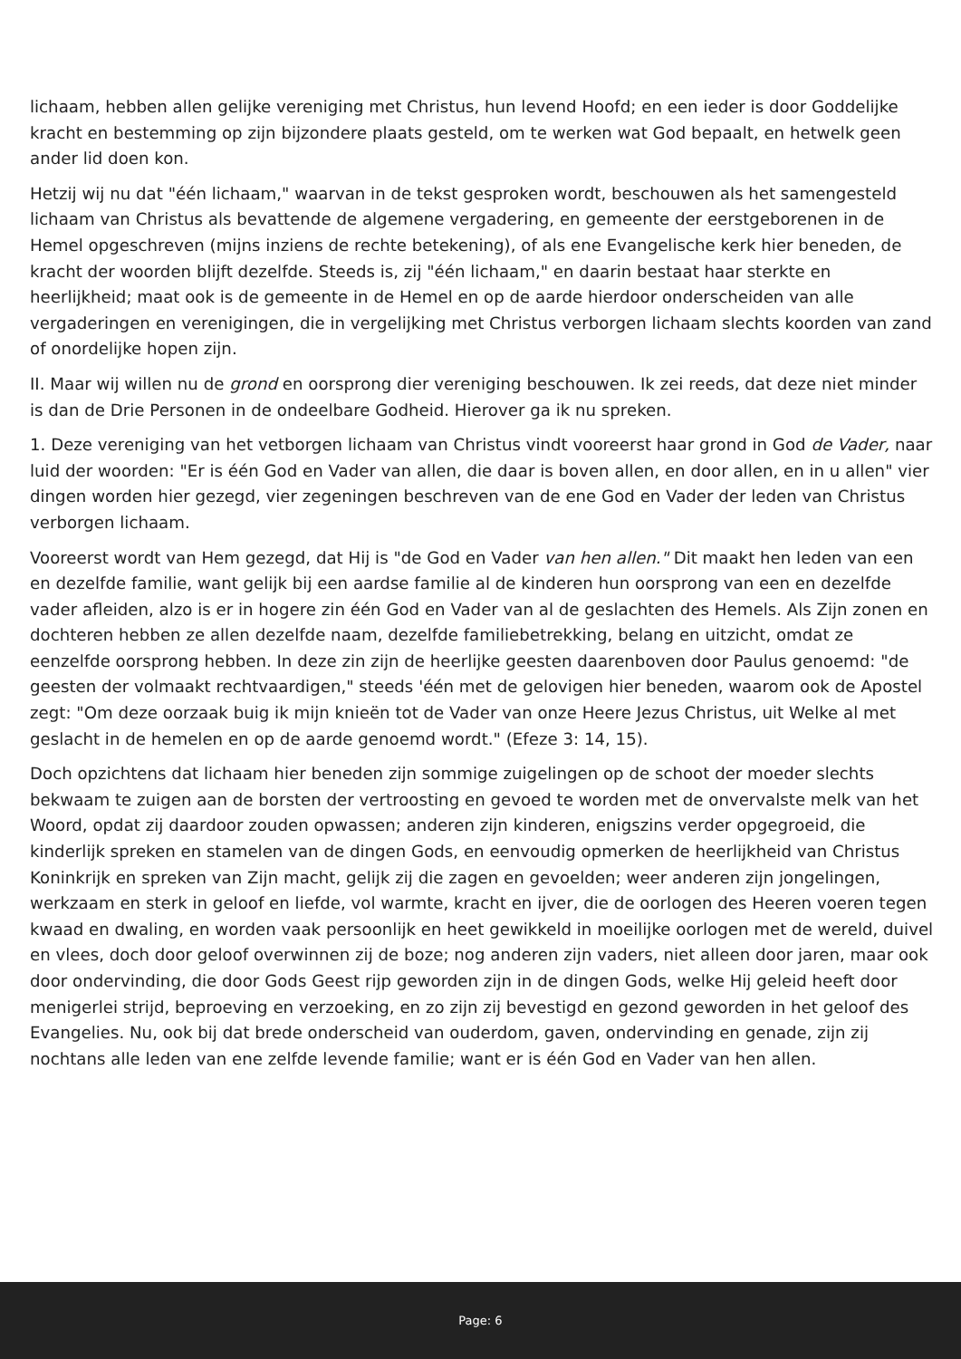lichaam, hebben allen gelijke vereniging met Christus, hun levend Hoofd; en een ieder is door Goddelijke kracht en bestemming op zijn bijzondere plaats gesteld, om te werken wat God bepaalt, en hetwelk geen ander lid doen kon.
Hetzij wij nu dat "één lichaam," waarvan in de tekst gesproken wordt, beschouwen als het samengesteld lichaam van Christus als bevattende de algemene vergadering, en gemeente der eerstgeborenen in de Hemel opgeschreven (mijns inziens de rechte betekening), of als ene Evangelische kerk hier beneden, de kracht der woorden blijft dezelfde. Steeds is, zij "één lichaam," en daarin bestaat haar sterkte en heerlijkheid; maat ook is de gemeente in de Hemel en op de aarde hierdoor onderscheiden van alle vergaderingen en verenigingen, die in vergelijking met Christus verborgen lichaam slechts koorden van zand of onordelijke hopen zijn.
II. Maar wij willen nu de grond en oorsprong dier vereniging beschouwen. Ik zei reeds, dat deze niet minder is dan de Drie Personen in de ondeelbare Godheid. Hierover ga ik nu spreken.
1. Deze vereniging van het vetborgen lichaam van Christus vindt vooreerst haar grond in God de Vader, naar luid der woorden: "Er is één God en Vader van allen, die daar is boven allen, en door allen, en in u allen" vier dingen worden hier gezegd, vier zegeningen beschreven van de ene God en Vader der leden van Christus verborgen lichaam.
Vooreerst wordt van Hem gezegd, dat Hij is "de God en Vader van hen allen." Dit maakt hen leden van een en dezelfde familie, want gelijk bij een aardse familie al de kinderen hun oorsprong van een en dezelfde vader afleiden, alzo is er in hogere zin één God en Vader van al de geslachten des Hemels. Als Zijn zonen en dochteren hebben ze allen dezelfde naam, dezelfde familiebetrekking, belang en uitzicht, omdat ze eenzelfde oorsprong hebben. In deze zin zijn de heerlijke geesten daarenboven door Paulus genoemd: "de geesten der volmaakt rechtvaardigen," steeds 'één met de gelovigen hier beneden, waarom ook de Apostel zegt: "Om deze oorzaak buig ik mijn knieën tot de Vader van onze Heere Jezus Christus, uit Welke al met geslacht in de hemelen en op de aarde genoemd wordt." (Efeze 3: 14, 15).
Doch opzichtens dat lichaam hier beneden zijn sommige zuigelingen op de schoot der moeder slechts bekwaam te zuigen aan de borsten der vertroosting en gevoed te worden met de onvervalste melk van het Woord, opdat zij daardoor zouden opwassen; anderen zijn kinderen, enigszins verder opgegroeid, die kinderlijk spreken en stamelen van de dingen Gods, en eenvoudig opmerken de heerlijkheid van Christus Koninkrijk en spreken van Zijn macht, gelijk zij die zagen en gevoelden; weer anderen zijn jongelingen, werkzaam en sterk in geloof en liefde, vol warmte, kracht en ijver, die de oorlogen des Heeren voeren tegen kwaad en dwaling, en worden vaak persoonlijk en heet gewikkeld in moeilijke oorlogen met de wereld, duivel en vlees, doch door geloof overwinnen zij de boze; nog anderen zijn vaders, niet alleen door jaren, maar ook door ondervinding, die door Gods Geest rijp geworden zijn in de dingen Gods, welke Hij geleid heeft door menigerlei strijd, beproeving en verzoeking, en zo zijn zij bevestigd en gezond geworden in het geloof des Evangelies. Nu, ook bij dat brede onderscheid van ouderdom, gaven, ondervinding en genade, zijn zij nochtans alle leden van ene zelfde levende familie; want er is één God en Vader van hen allen.
Page: 6